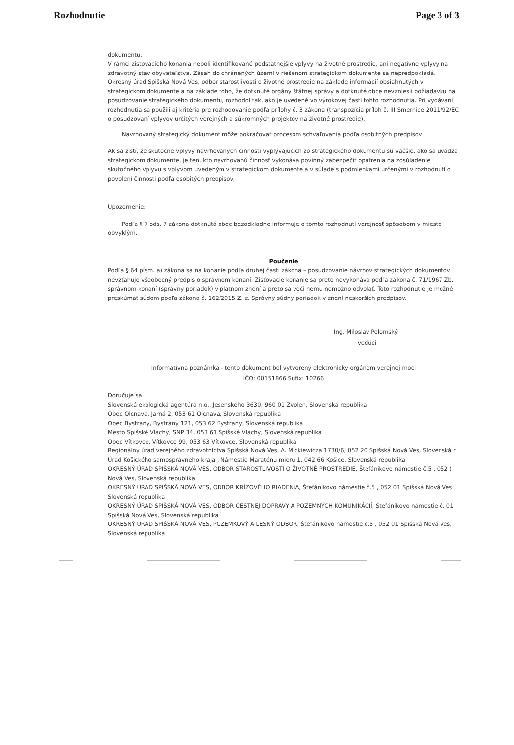Rozhodnutie Page 3 of 3
dokumentu.
V rámci zisťovacieho konania neboli identifikované podstatnejšie vplyvy na životné prostredie, ani negatívne vplyvy na zdravotný stav obyvateľstva. Zásah do chránených území v riešenom strategickom dokumente sa nepredpokladá. Okresný úrad Spišská Nová Ves, odbor starostlivosti o životné prostredie na základe informácií obsiahnutých v strategickom dokumente a na základe toho, že dotknuté orgány štátnej správy a dotknuté obce nevzniesli požiadavku na posudzovanie strategického dokumentu, rozhodol tak, ako je uvedené vo výrokovej časti tohto rozhodnutia. Pri vydávaní rozhodnutia sa použili aj kritéria pre rozhodovanie podľa prílohy č. 3 zákona (transpozícia príloh č. III Smernice 2011/92/EC o posudzovaní vplyvov určitých verejných a súkromných projektov na životné prostredie).
Navrhovaný strategický dokument môže pokračovať procesom schvaľovania podľa osobitných predpisov
Ak sa zistí, že skutočné vplyvy navrhovaných činností vyplývajúcich zo strategického dokumentu sú väčšie, ako sa uvádza strategickom dokumente, je ten, kto navrhovanú činnosť vykonáva povinný zabezpečiť opatrenia na zosúladenie skutočného vplyvu s vplyvom uvedeným v strategickom dokumente a v súlade s podmienkami určenými v rozhodnutí o povolení činnosti podľa osobitých predpisov.
Upozornenie:
Podľa § 7 ods. 7 zákona dotknutá obec bezodkladne informuje o tomto rozhodnutí verejnosť spôsobom v mieste obvyklým.
Poučenie
Podľa § 64 písm. a) zákona sa na konanie podľa druhej časti zákona – posudzovanie návrhov strategických dokumentov nevzťahuje všeobecný predpis o správnom konaní. Zisťovacie konanie sa preto nevykonáva podľa zákona č. 71/1967 Zb. správnom konaní (správny poriadok) v platnom znení a preto sa voči nemu nemožno odvolať. Toto rozhodnutie je možné preskúmať súdom podľa zákona č. 162/2015 Z. z. Správny súdny poriadok v znení neskorších predpisov.
Ing. Miloslav Polomský
vedúci
Informatívna poznámka - tento dokument bol vytvorený elektronicky orgánom verejnej moci
IČO: 00151866 Sufix: 10266
Doručuje sa
Slovenská ekologická agentúra n.o., Jesenského 3630, 960 01 Zvolen, Slovenská republika
Obec Olcnava, Jarná 2, 053 61 Olcnava, Slovenská republika
Obec Bystrany, Bystrany 121, 053 62 Bystrany, Slovenská republika
Mesto Spišské Vlachy, SNP 34, 053 61 Spišské Vlachy, Slovenská republika
Obec Vítkovce, Vítkovce 99, 053 63 Vítkovce, Slovenská republika
Regionálny úrad verejného zdravotníctva Spišská Nová Ves, A. Mickiewicza 1730/6, 052 20 Spišská Nová Ves, Slovenská r
Úrad Košického samosprávneho kraja , Námestie Maratónu mieru 1, 042 66 Košice, Slovenská republika
OKRESNÝ ÚRAD SPIŠSKÁ NOVÁ VES, ODBOR STAROSTLIVOSTI O ŽIVOTNÉ PROSTREDIE, Štefánikovo námestie č.5 , 052 ( Nová Ves, Slovenská republika
OKRESNÝ ÚRAD SPIŠSKÁ NOVÁ VES, ODBOR KRÍZOVÉHO RIADENIA, Štefánikovo námestie č.5 , 052 01 Spišská Nová Ves Slovenská republika
OKRESNÝ ÚRAD SPIŠSKÁ NOVÁ VES, ODBOR CESTNEJ DOPRAVY A POZEMNÝCH KOMUNIKÁCIÍ, Štefánikovo námestie č. 01 Spišská Nová Ves, Slovenská republika
OKRESNÝ ÚRAD SPIŠSKÁ NOVÁ VES, POZEMKOVÝ A LESNÝ ODBOR, Štefánikovo námestie č.5 , 052 01 Spišská Nová Ves, Slovenská republika